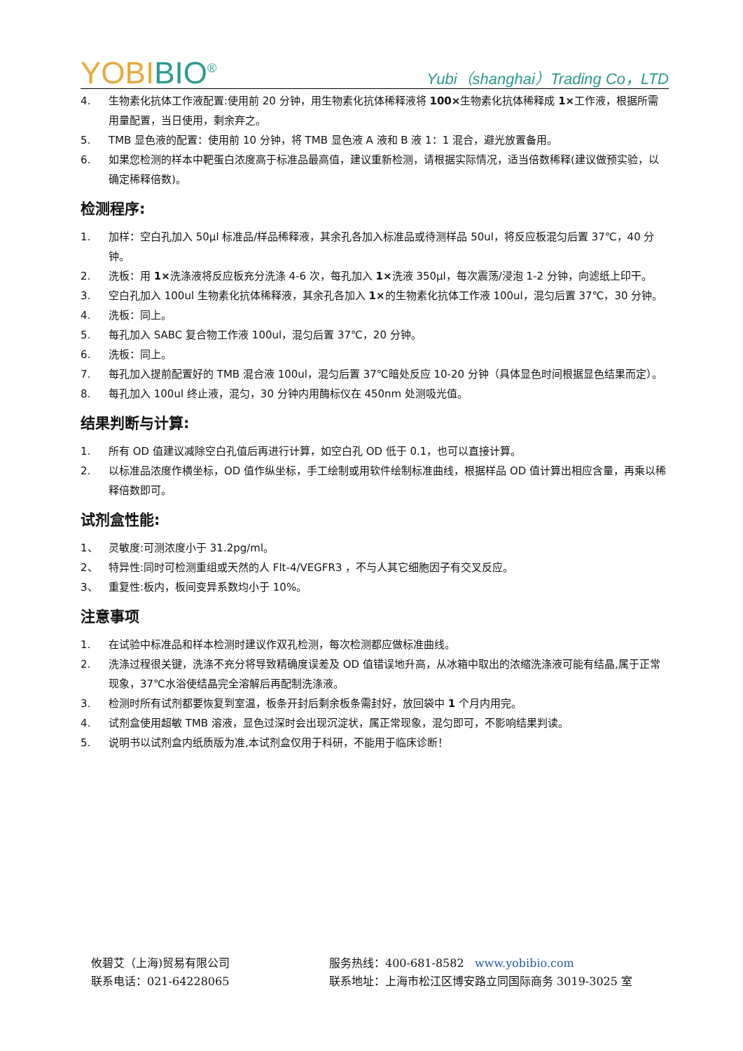YOBIBIO<sup>®</sup>
Yubi（shanghai）Trading Co，LTD
4. 生物素化抗体工作液配置:使用前 20 分钟，用生物素化抗体稀释液将 100×生物素化抗体稀释成 1×工作液，根据所需用量配置，当日使用，剩余弃之。
5. TMB 显色液的配置：使用前 10 分钟，将 TMB 显色液 A 液和 B 液 1：1 混合，避光放置备用。
6. 如果您检测的样本中靶蛋白浓度高于标准品最高值，建议重新检测，请根据实际情况，适当倍数稀释(建议做预实验，以确定稀释倍数)。
检测程序:
1. 加样：空白孔加入 50μl 标准品/样品稀释液，其余孔各加入标准品或待测样品 50ul，将反应板混匀后置 37℃，40 分钟。
2. 洗板：用 1×洗涤液将反应板充分洗涤 4-6 次，每孔加入 1×洗液 350μl，每次震荡/浸泡 1-2 分钟，向滤纸上印干。
3. 空白孔加入 100ul 生物素化抗体稀释液，其余孔各加入 1×的生物素化抗体工作液 100ul，混匀后置 37℃，30 分钟。
4. 洗板：同上。
5. 每孔加入 SABC 复合物工作液 100ul，混匀后置 37℃，20 分钟。
6. 洗板：同上。
7. 每孔加入提前配置好的 TMB 混合液 100ul，混匀后置 37℃暗处反应 10-20 分钟（具体显色时间根据显色结果而定）。
8. 每孔加入 100ul 终止液，混匀，30 分钟内用酶标仪在 450nm 处测吸光值。
结果判断与计算:
1. 所有 OD 值建议减除空白孔值后再进行计算，如空白孔 OD 低于 0.1，也可以直接计算。
2. 以标准品浓度作横坐标，OD 值作纵坐标，手工绘制或用软件绘制标准曲线，根据样品 OD 值计算出相应含量，再乘以稀释倍数即可。
试剂盒性能:
1、 灵敏度:可测浓度小于 31.2pg/ml。
2、 特异性:同时可检测重组或天然的人 Flt-4/VEGFR3 ，不与人其它细胞因子有交叉反应。
3、 重复性:板内，板间变异系数均小于 10%。
注意事项
1. 在试验中标准品和样本检测时建议作双孔检测，每次检测都应做标准曲线。
2. 洗涤过程很关键，洗涤不充分将导致精确度误差及 OD 值错误地升高，从冰箱中取出的浓缩洗涤液可能有结晶,属于正常现象，37℃水浴使结晶完全溶解后再配制洗涤液。
3. 检测时所有试剂都要恢复到室温，板条开封后剩余板条需封好，放回袋中 1 个月内用完。
4. 试剂盒使用超敏 TMB 溶液，显色过深时会出现沉淀状，属正常现象，混匀即可，不影响结果判读。
5. 说明书以试剂盒内纸质版为准,本试剂盒仅用于科研，不能用于临床诊断！
攸碧艾（上海)贸易有限公司 服务热线：400-681-8582 www.yobibio.com
联系电话：021-64228065 联系地址：上海市松江区博安路立同国际商务 3019-3025 室